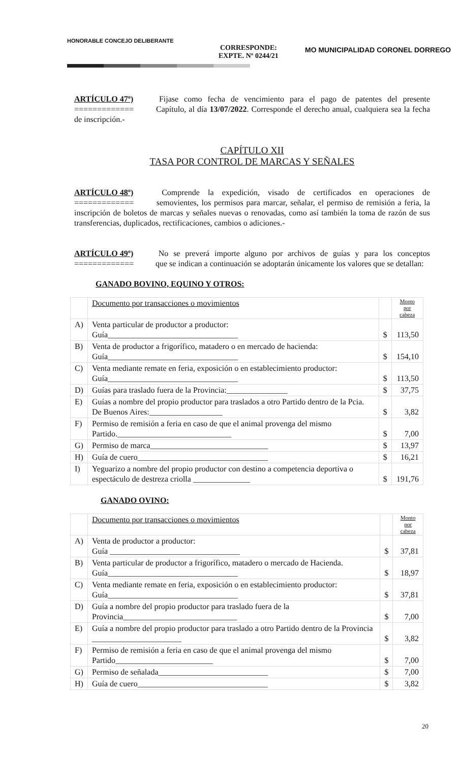HONORABLE CONCEJO DELIBERANTE
CORRESPONDE:
EXPTE. Nº 0244/21
MO MUNICIPALIDAD CORONEL DORREGO
ARTÍCULO 47º) Fijase como fecha de vencimiento para el pago de patentes del presente ============= Capítulo, al día 13/07/2022. Corresponde el derecho anual, cualquiera sea la fecha de inscripción.-
CAPÍTULO XII
TASA POR CONTROL DE MARCAS Y SEÑALES
ARTÍCULO 48º) Comprende la expedición, visado de certificados en operaciones de ============= semovientes, los permisos para marcar, señalar, el permiso de remisión a feria, la inscripción de boletos de marcas y señales nuevas o renovadas, como así también la toma de razón de sus transferencias, duplicados, rectificaciones, cambios o adiciones.-
ARTÍCULO 49º) No se preverá importe alguno por archivos de guías y para los conceptos ============= que se indican a continuación se adoptarán únicamente los valores que se detallan:
GANADO BOVINO, EQUINO Y OTROS:
| | Documento por transacciones o movimientos | | Monto por cabeza |
| A) | Venta particular de productor a productor: Guía________________________________ | $ | 113,50 |
| B) | Venta de productor a frigorífico, matadero o en mercado de hacienda: Guía________________________________ | $ | 154,10 |
| C) | Venta mediante remate en feria, exposición o en establecimiento productor: Guía________________________________ | $ | 113,50 |
| D) | Guías para traslado fuera de la Provincia:_______________ | $ | 37,75 |
| E) | Guías a nombre del propio productor para traslados a otro Partido dentro de la Pcia. De Buenos Aires:__________________ | $ | 3,82 |
| F) | Permiso de remisión a feria en caso de que el animal provenga del mismo Partido.____________________________ | $ | 7,00 |
| G) | Permiso de marca_____________________________ | $ | 13,97 |
| H) | Guía de cuero________________________________ | $ | 16,21 |
| I) | Yeguarizo a nombre del propio productor con destino a competencia deportiva o espectáculo de destreza criolla ______________ | $ | 191,76 |
GANADO OVINO:
| | Documento por transacciones o movimientos | | Monto por cabeza |
| A) | Venta de productor a productor: Guía ________________________________ | $ | 37,81 |
| B) | Venta particular de productor a frigorífico, matadero o mercado de Hacienda. Guía________________________________ | $ | 18,97 |
| C) | Venta mediante remate en feria, exposición o en establecimiento productor: Guía________________________________ | $ | 37,81 |
| D) | Guía a nombre del propio productor para traslado fuera de la Provincia____________________________ | $ | 7,00 |
| E) | Guía a nombre del propio productor para traslado a otro Partido dentro de la Provincia ______________________ | $ | 3,82 |
| F) | Permiso de remisión a feria en caso de que el animal provenga del mismo Partido________________________ | $ | 7,00 |
| G) | Permiso de señalada___________________________ | $ | 7,00 |
| H) | Guía de cuero________________________________ | $ | 3,82 |
20